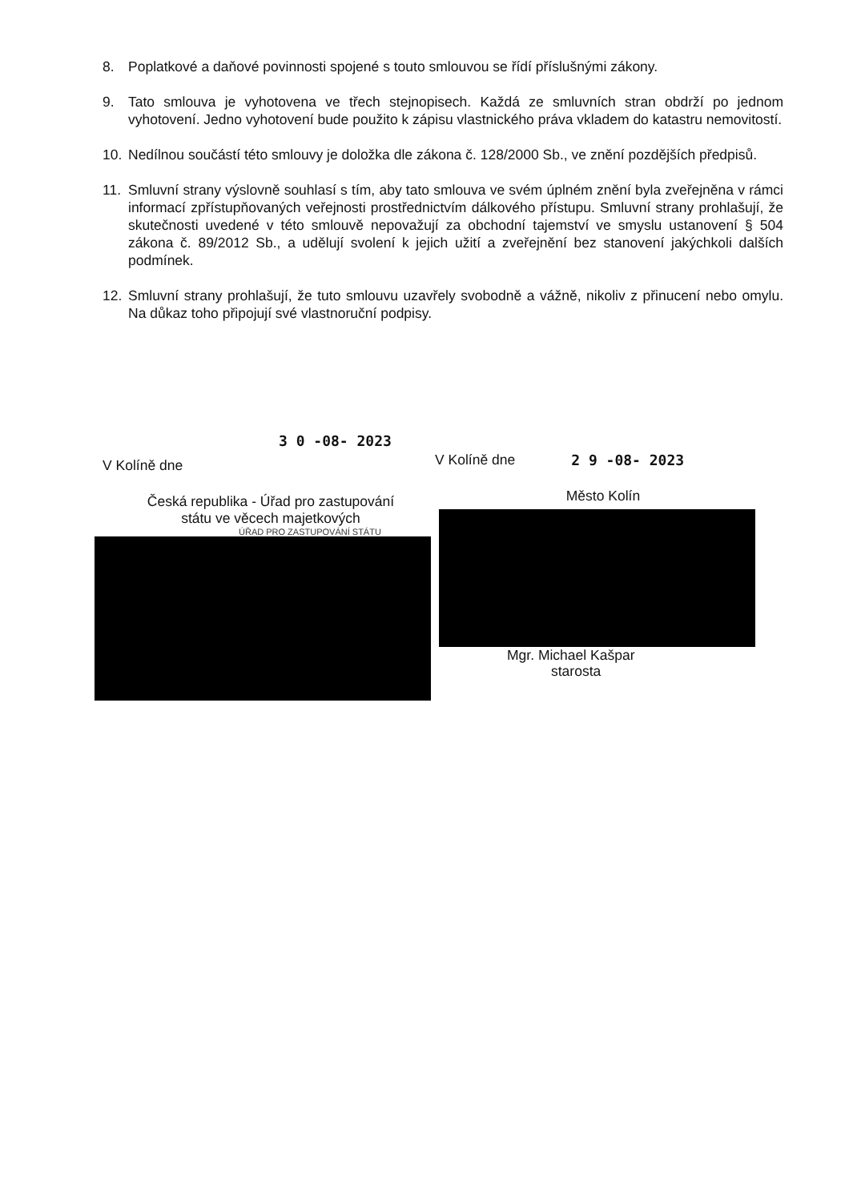8. Poplatkové a daňové povinnosti spojené s touto smlouvou se řídí příslušnými zákony.
9. Tato smlouva je vyhotovena ve třech stejnopisech. Každá ze smluvních stran obdrží po jednom vyhotovení. Jedno vyhotovení bude použito k zápisu vlastnického práva vkladem do katastru nemovitostí.
10. Nedílnou součástí této smlouvy je doložka dle zákona č. 128/2000 Sb., ve znění pozdějších předpisů.
11. Smluvní strany výslovně souhlasí s tím, aby tato smlouva ve svém úplném znění byla zveřejněna v rámci informací zpřístupňovaných veřejnosti prostřednictvím dálkového přístupu. Smluvní strany prohlašují, že skutečnosti uvedené v této smlouvě nepovažují za obchodní tajemství ve smyslu ustanovení § 504 zákona č. 89/2012 Sb., a udělují svolení k jejich užití a zveřejnění bez stanovení jakýchkoli dalších podmínek.
12. Smluvní strany prohlašují, že tuto smlouvu uzavřely svobodně a vážně, nikoliv z přinucení nebo omylu. Na důkaz toho připojují své vlastnoruční podpisy.
3 0 -08- 2023
V Kolíně dne
Česká republika - Úřad pro zastupování
státu ve věcech majetkových
ÚŘAD PRO ZASTUPOVÁNÍ STÁTU
V Kolíně dne 2 9 -08- 2023
Město Kolín
Mgr. Michael Kašpar
starosta